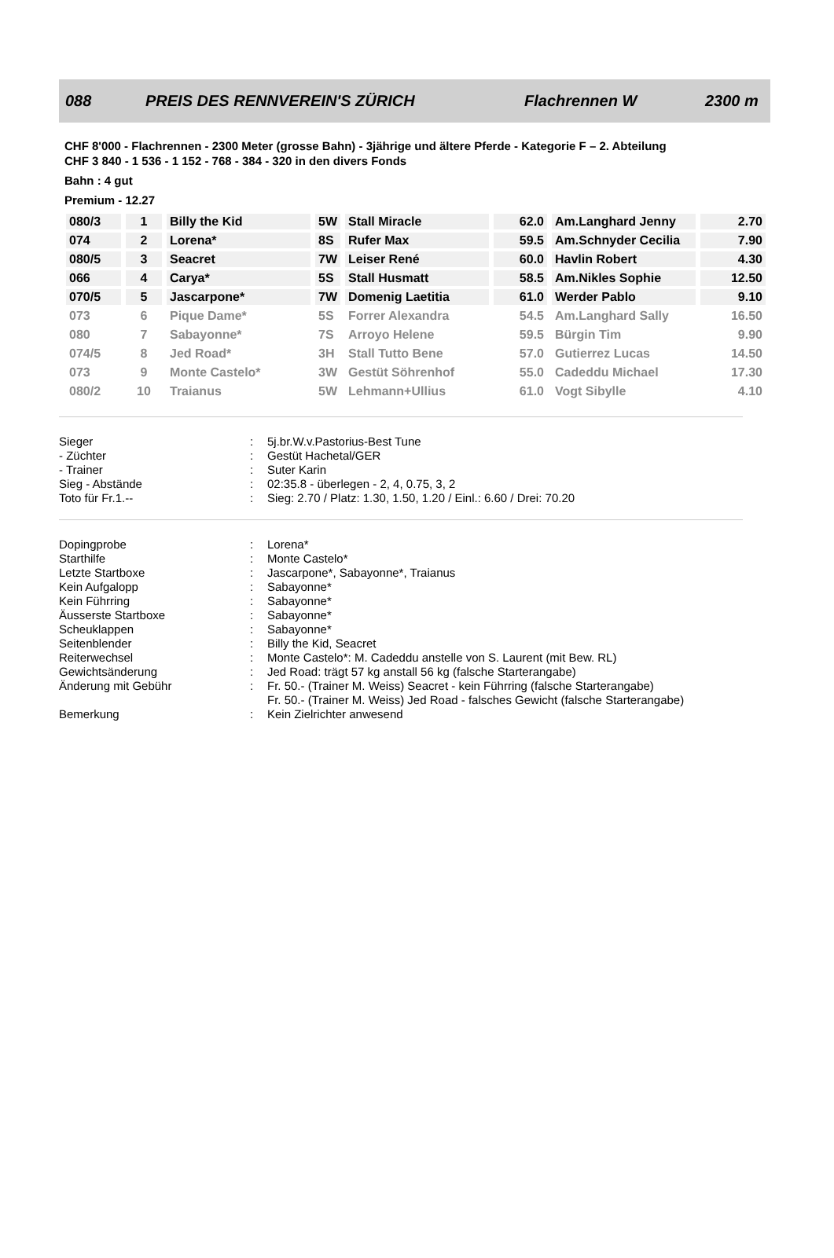088 PREIS DES RENNVEREIN'S ZÜRICH Flachrennen W 2300 m
CHF 8'000 - Flachrennen - 2300 Meter (grosse Bahn) - 3jährige und ältere Pferde - Kategorie F – 2. Abteilung
CHF 3 840 - 1 536 - 1 152 - 768 - 384 - 320 in den divers Fonds
Bahn : 4 gut
Premium - 12.27
| 080/3 | 1 | Billy the Kid | 5W | Stall Miracle | 62.0 | Am.Langhard Jenny | 2.70 |
| 074 | 2 | Lorena* | 8S | Rufer Max | 59.5 | Am.Schnyder Cecilia | 7.90 |
| 080/5 | 3 | Seacret | 7W | Leiser René | 60.0 | Havlin Robert | 4.30 |
| 066 | 4 | Carya* | 5S | Stall Husmatt | 58.5 | Am.Nikles Sophie | 12.50 |
| 070/5 | 5 | Jascarpone* | 7W | Domenig Laetitia | 61.0 | Werder Pablo | 9.10 |
| 073 | 6 | Pique Dame* | 5S | Forrer Alexandra | 54.5 | Am.Langhard Sally | 16.50 |
| 080 | 7 | Sabayonne* | 7S | Arroyo Helene | 59.5 | Bürgin Tim | 9.90 |
| 074/5 | 8 | Jed Road* | 3H | Stall Tutto Bene | 57.0 | Gutierrez Lucas | 14.50 |
| 073 | 9 | Monte Castelo* | 3W | Gestüt Söhrenhof | 55.0 | Cadeddu Michael | 17.30 |
| 080/2 | 10 | Traianus | 5W | Lehmann+Ullius | 61.0 | Vogt Sibylle | 4.10 |
| Sieger | : | 5j.br.W.v.Pastorius-Best Tune |
| - Züchter | : | Gestüt Hachetal/GER |
| - Trainer | : | Suter Karin |
| Sieg - Abstände | : | 02:35.8 - überlegen - 2, 4, 0.75, 3, 2 |
| Toto für Fr.1.-- | : | Sieg: 2.70 / Platz: 1.30, 1.50, 1.20 / Einl.: 6.60 / Drei: 70.20 |
| Dopingprobe | : | Lorena* |
| Starthilfe | : | Monte Castelo* |
| Letzte Startboxe | : | Jascarpone*, Sabayonne*, Traianus |
| Kein Aufgalopp | : | Sabayonne* |
| Kein Führring | : | Sabayonne* |
| Äusserste Startboxe | : | Sabayonne* |
| Scheuklappen | : | Sabayonne* |
| Seitenblender | : | Billy the Kid, Seacret |
| Reiterwechsel | : | Monte Castelo*: M. Cadeddu anstelle von S. Laurent (mit Bew. RL) |
| Gewichtsänderung | : | Jed Road: trägt 57 kg anstall 56 kg (falsche Starterangabe) |
| Änderung mit Gebühr | : | Fr. 50.- (Trainer M. Weiss) Seacret - kein Führring (falsche Starterangabe) Fr. 50.- (Trainer M. Weiss) Jed Road - falsches Gewicht (falsche Starterangabe) |
| Bemerkung | : | Kein Zielrichter anwesend |